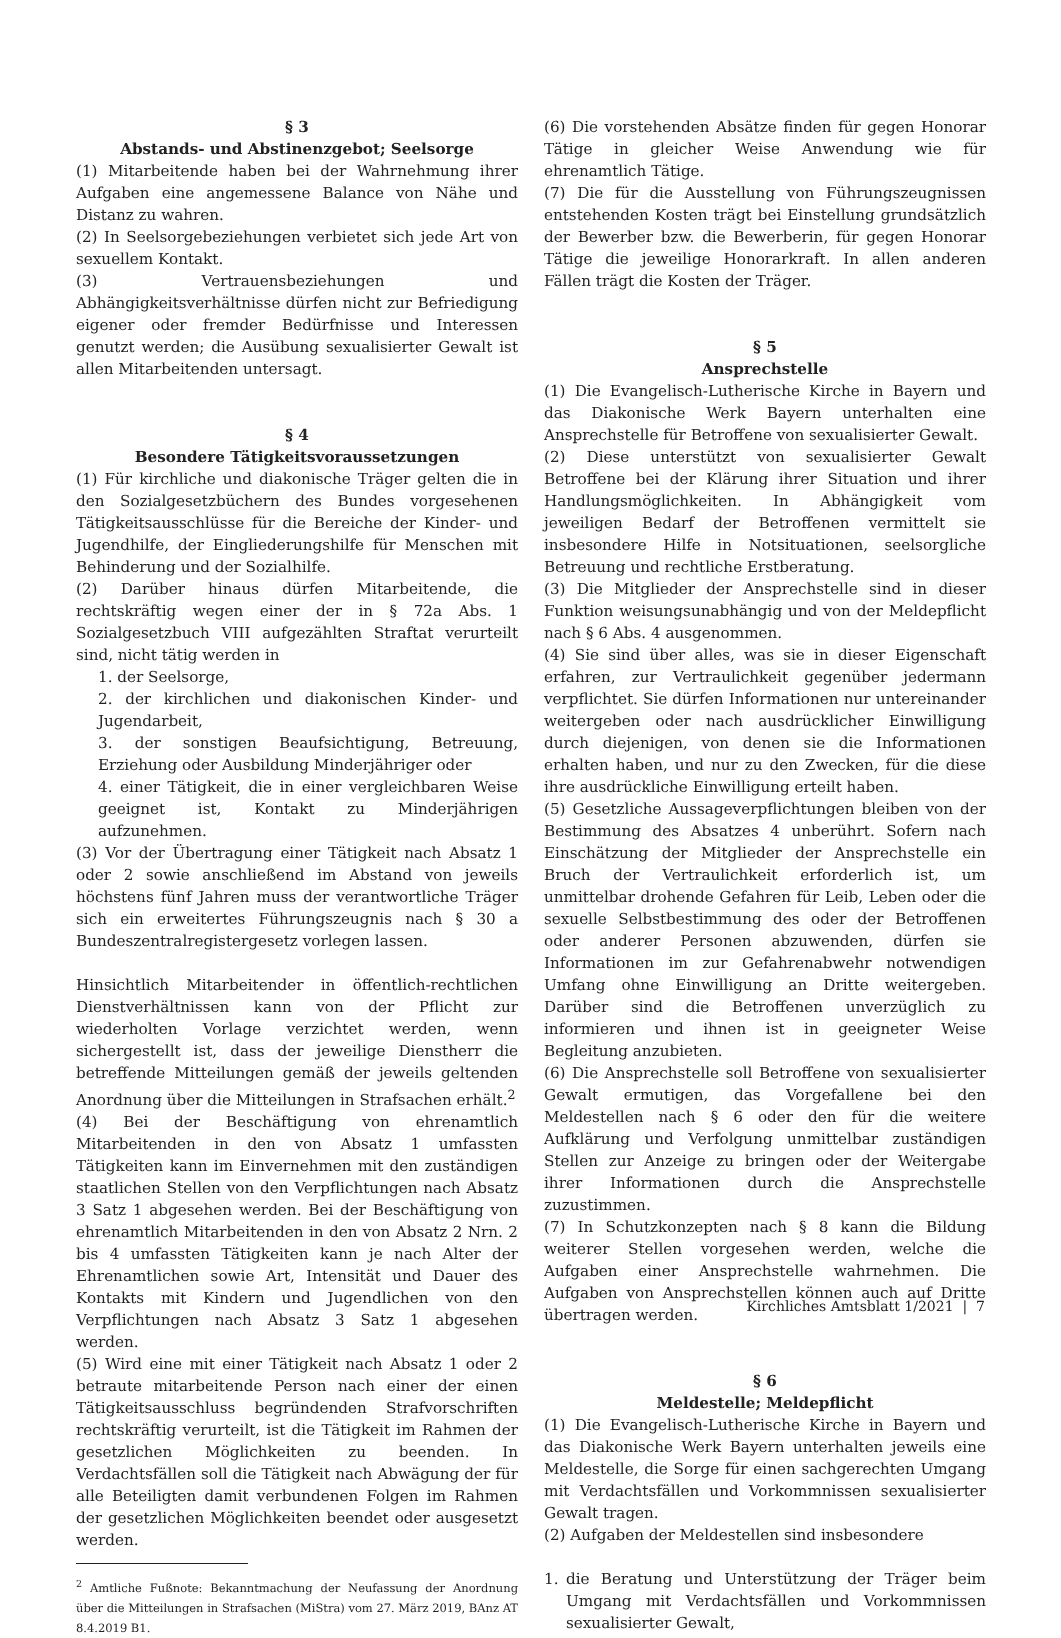§ 3
Abstands- und Abstinenzgebot; Seelsorge
(1) Mitarbeitende haben bei der Wahrnehmung ihrer Aufgaben eine angemessene Balance von Nähe und Distanz zu wahren.
(2) In Seelsorgebeziehungen verbietet sich jede Art von sexuellem Kontakt.
(3) Vertrauensbeziehungen und Abhängigkeitsverhältnisse dürfen nicht zur Befriedigung eigener oder fremder Bedürfnisse und Interessen genutzt werden; die Ausübung sexualisierter Gewalt ist allen Mitarbeitenden untersagt.
§ 4
Besondere Tätigkeitsvoraussetzungen
(1) Für kirchliche und diakonische Träger gelten die in den Sozialgesetzbüchern des Bundes vorgesehenen Tätigkeitsausschlüsse für die Bereiche der Kinder- und Jugendhilfe, der Eingliederungshilfe für Menschen mit Behinderung und der Sozialhilfe.
(2) Darüber hinaus dürfen Mitarbeitende, die rechtskräftig wegen einer der in § 72a Abs. 1 Sozialgesetzbuch VIII aufgezählten Straftat verurteilt sind, nicht tätig werden in
1. der Seelsorge,
2. der kirchlichen und diakonischen Kinder- und Jugendarbeit,
3. der sonstigen Beaufsichtigung, Betreuung, Erziehung oder Ausbildung Minderjähriger oder
4. einer Tätigkeit, die in einer vergleichbaren Weise geeignet ist, Kontakt zu Minderjährigen aufzunehmen.
(3) Vor der Übertragung einer Tätigkeit nach Absatz 1 oder 2 sowie anschließend im Abstand von jeweils höchstens fünf Jahren muss der verantwortliche Träger sich ein erweitertes Führungszeugnis nach § 30 a Bundeszentralregistergesetz vorlegen lassen.
Hinsichtlich Mitarbeitender in öffentlich-rechtlichen Dienstverhältnissen kann von der Pflicht zur wiederholten Vorlage verzichtet werden, wenn sichergestellt ist, dass der jeweilige Dienstherr die betreffende Mitteilungen gemäß der jeweils geltenden Anordnung über die Mitteilungen in Strafsachen erhält.<sup>2</sup>
(4) Bei der Beschäftigung von ehrenamtlich Mitarbeitenden in den von Absatz 1 umfassten Tätigkeiten kann im Einvernehmen mit den zuständigen staatlichen Stellen von den Verpflichtungen nach Absatz 3 Satz 1 abgesehen werden. Bei der Beschäftigung von ehrenamtlich Mitarbeitenden in den von Absatz 2 Nrn. 2 bis 4 umfassten Tätigkeiten kann je nach Alter der Ehrenamtlichen sowie Art, Intensität und Dauer des Kontakts mit Kindern und Jugendlichen von den Verpflichtungen nach Absatz 3 Satz 1 abgesehen werden.
(5) Wird eine mit einer Tätigkeit nach Absatz 1 oder 2 betraute mitarbeitende Person nach einer der einen Tätigkeitsausschluss begründenden Strafvorschriften rechtskräftig verurteilt, ist die Tätigkeit im Rahmen der gesetzlichen Möglichkeiten zu beenden. In Verdachtsfällen soll die Tätigkeit nach Abwägung der für alle Beteiligten damit verbundenen Folgen im Rahmen der gesetzlichen Möglichkeiten beendet oder ausgesetzt werden.
<sup>2</sup> Amtliche Fußnote: Bekanntmachung der Neufassung der Anordnung über die Mitteilungen in Strafsachen (MiStra) vom 27. März 2019, BAnz AT 8.4.2019 B1.
(6) Die vorstehenden Absätze finden für gegen Honorar Tätige in gleicher Weise Anwendung wie für ehrenamtlich Tätige.
(7) Die für die Ausstellung von Führungszeugnissen entstehenden Kosten trägt bei Einstellung grundsätzlich der Bewerber bzw. die Bewerberin, für gegen Honorar Tätige die jeweilige Honorarkraft. In allen anderen Fällen trägt die Kosten der Träger.
§ 5
Ansprechstelle
(1) Die Evangelisch-Lutherische Kirche in Bayern und das Diakonische Werk Bayern unterhalten eine Ansprechstelle für Betroffene von sexualisierter Gewalt.
(2) Diese unterstützt von sexualisierter Gewalt Betroffene bei der Klärung ihrer Situation und ihrer Handlungsmöglichkeiten. In Abhängigkeit vom jeweiligen Bedarf der Betroffenen vermittelt sie insbesondere Hilfe in Notsituationen, seelsorgliche Betreuung und rechtliche Erstberatung.
(3) Die Mitglieder der Ansprechstelle sind in dieser Funktion weisungsunabhängig und von der Meldepflicht nach § 6 Abs. 4 ausgenommen.
(4) Sie sind über alles, was sie in dieser Eigenschaft erfahren, zur Vertraulichkeit gegenüber jedermann verpflichtet. Sie dürfen Informationen nur untereinander weitergeben oder nach ausdrücklicher Einwilligung durch diejenigen, von denen sie die Informationen erhalten haben, und nur zu den Zwecken, für die diese ihre ausdrückliche Einwilligung erteilt haben.
(5) Gesetzliche Aussageverpflichtungen bleiben von der Bestimmung des Absatzes 4 unberührt. Sofern nach Einschätzung der Mitglieder der Ansprechstelle ein Bruch der Vertraulichkeit erforderlich ist, um unmittelbar drohende Gefahren für Leib, Leben oder die sexuelle Selbstbestimmung des oder der Betroffenen oder anderer Personen abzuwenden, dürfen sie Informationen im zur Gefahrenabwehr notwendigen Umfang ohne Einwilligung an Dritte weitergeben. Darüber sind die Betroffenen unverzüglich zu informieren und ihnen ist in geeigneter Weise Begleitung anzubieten.
(6) Die Ansprechstelle soll Betroffene von sexualisierter Gewalt ermutigen, das Vorgefallene bei den Meldestellen nach § 6 oder den für die weitere Aufklärung und Verfolgung unmittelbar zuständigen Stellen zur Anzeige zu bringen oder der Weitergabe ihrer Informationen durch die Ansprechstelle zuzustimmen.
(7) In Schutzkonzepten nach § 8 kann die Bildung weiterer Stellen vorgesehen werden, welche die Aufgaben einer Ansprechstelle wahrnehmen. Die Aufgaben von Ansprechstellen können auch auf Dritte übertragen werden.
§ 6
Meldestelle; Meldepflicht
(1) Die Evangelisch-Lutherische Kirche in Bayern und das Diakonische Werk Bayern unterhalten jeweils eine Meldestelle, die Sorge für einen sachgerechten Umgang mit Verdachtsfällen und Vorkommnissen sexualisierter Gewalt tragen.
(2) Aufgaben der Meldestellen sind insbesondere
1. die Beratung und Unterstützung der Träger beim Umgang mit Verdachtsfällen und Vorkommnissen sexualisierter Gewalt,
Kirchliches Amtsblatt 1/2021 | 7